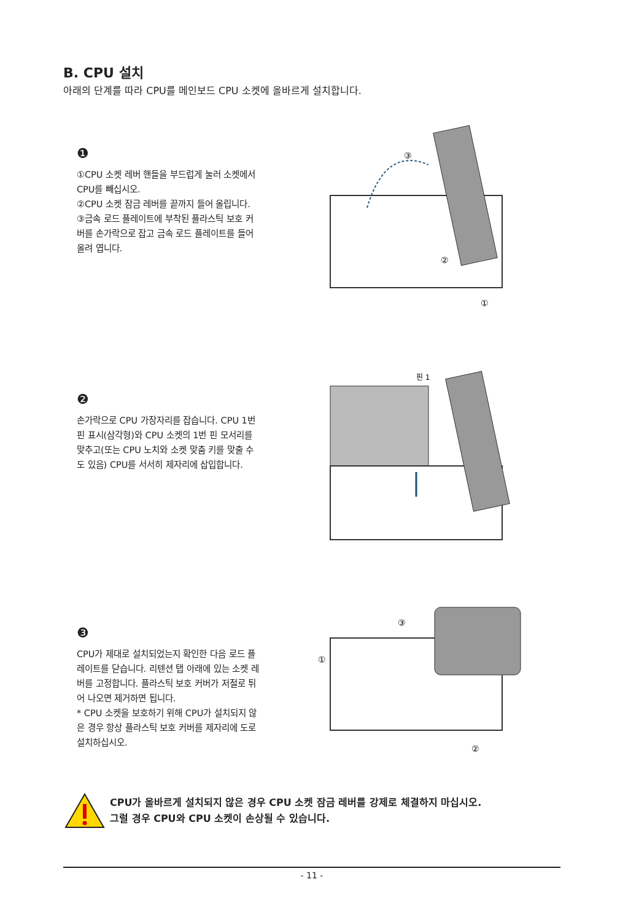B. CPU 설치
아래의 단계를 따라 CPU를 메인보드 CPU 소켓에 올바르게 설치합니다.
❶
①CPU 소켓 레버 핸들을 부드럽게 눌러 소켓에서 CPU를 빼십시오.
②CPU 소켓 잠금 레버를 끝까지 들어 올립니다.
③금속 로드 플레이트에 부착된 플라스틱 보호 커버를 손가락으로 잡고 금속 로드 플레이트를 들어 올려 엽니다.
③
②
①
❷
손가락으로 CPU 가장자리를 잡습니다. CPU 1번 핀 표시(삼각형)와 CPU 소켓의 1번 핀 모서리를 맞추고(또는 CPU 노치와 소켓 맞춤 키를 맞출 수도 있음) CPU를 서서히 제자리에 삽입합니다.
핀 1
❸
CPU가 제대로 설치되었는지 확인한 다음 로드 플레이트를 닫습니다. 리텐션 탭 아래에 있는 소켓 레버를 고정합니다. 플라스틱 보호 커버가 저절로 튀어 나오면 제거하면 됩니다.
* CPU 소켓을 보호하기 위해 CPU가 설치되지 않은 경우 항상 플라스틱 보호 커버를 제자리에 도로 설치하십시오.
③
①
②
CPU가 올바르게 설치되지 않은 경우 CPU 소켓 잠금 레버를 강제로 체결하지 마십시오.
그럴 경우 CPU와 CPU 소켓이 손상될 수 있습니다.
- 11 -